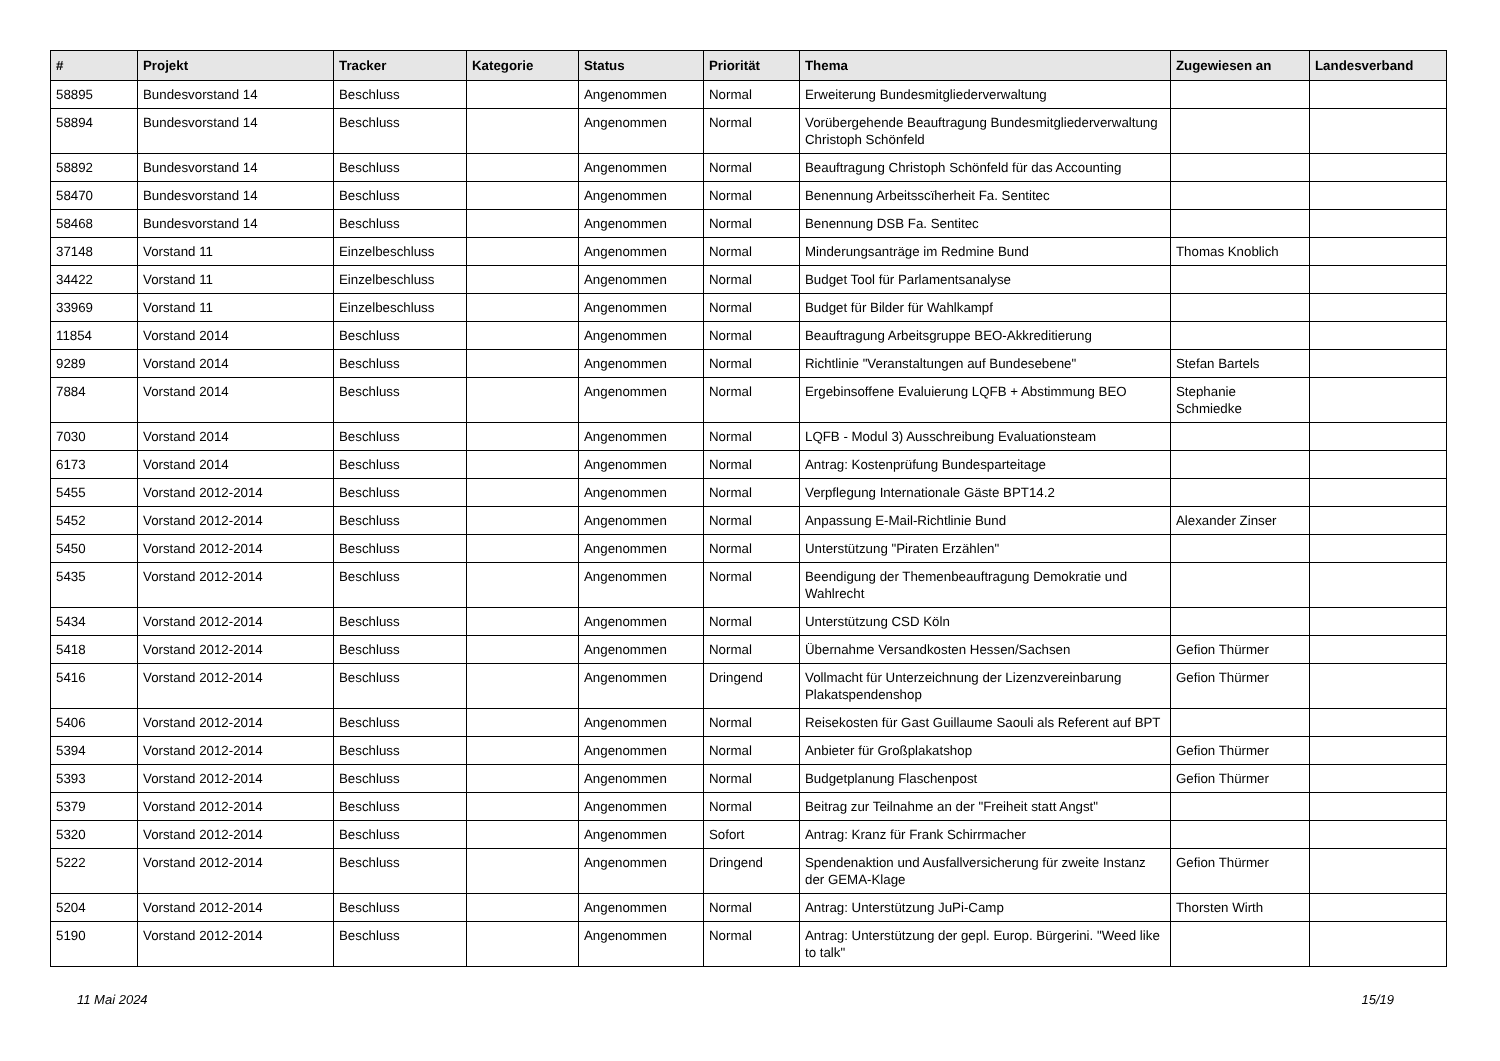| # | Projekt | Tracker | Kategorie | Status | Priorität | Thema | Zugewiesen an | Landesverband |
| --- | --- | --- | --- | --- | --- | --- | --- | --- |
| 58895 | Bundesvorstand 14 | Beschluss | | Angenommen | Normal | Erweiterung Bundesmitgliederverwaltung | | |
| 58894 | Bundesvorstand 14 | Beschluss | | Angenommen | Normal | Vorübergehende Beauftragung Bundesmitgliederverwaltung Christoph Schönfeld | | |
| 58892 | Bundesvorstand 14 | Beschluss | | Angenommen | Normal | Beauftragung Christoph Schönfeld für das Accounting | | |
| 58470 | Bundesvorstand 14 | Beschluss | | Angenommen | Normal | Benennung Arbeitsscïherheit Fa. Sentitec | | |
| 58468 | Bundesvorstand 14 | Beschluss | | Angenommen | Normal | Benennung DSB Fa. Sentitec | | |
| 37148 | Vorstand 11 | Einzelbeschluss | | Angenommen | Normal | Minderungsanträge im Redmine Bund | Thomas Knoblich | |
| 34422 | Vorstand 11 | Einzelbeschluss | | Angenommen | Normal | Budget Tool für Parlamentsanalyse | | |
| 33969 | Vorstand 11 | Einzelbeschluss | | Angenommen | Normal | Budget für Bilder für Wahlkampf | | |
| 11854 | Vorstand 2014 | Beschluss | | Angenommen | Normal | Beauftragung Arbeitsgruppe BEO-Akkreditierung | | |
| 9289 | Vorstand 2014 | Beschluss | | Angenommen | Normal | Richtlinie "Veranstaltungen auf Bundesebene" | Stefan Bartels | |
| 7884 | Vorstand 2014 | Beschluss | | Angenommen | Normal | Ergebinsoffene Evaluierung LQFB + Abstimmung BEO | Stephanie Schmiedke | |
| 7030 | Vorstand 2014 | Beschluss | | Angenommen | Normal | LQFB - Modul 3) Ausschreibung Evaluationsteam | | |
| 6173 | Vorstand 2014 | Beschluss | | Angenommen | Normal | Antrag: Kostenprüfung Bundesparteitage | | |
| 5455 | Vorstand 2012-2014 | Beschluss | | Angenommen | Normal | Verpflegung Internationale Gäste BPT14.2 | | |
| 5452 | Vorstand 2012-2014 | Beschluss | | Angenommen | Normal | Anpassung E-Mail-Richtlinie Bund | Alexander Zinser | |
| 5450 | Vorstand 2012-2014 | Beschluss | | Angenommen | Normal | Unterstützung "Piraten Erzählen" | | |
| 5435 | Vorstand 2012-2014 | Beschluss | | Angenommen | Normal | Beendigung der Themenbeauftragung Demokratie und Wahlrecht | | |
| 5434 | Vorstand 2012-2014 | Beschluss | | Angenommen | Normal | Unterstützung CSD Köln | | |
| 5418 | Vorstand 2012-2014 | Beschluss | | Angenommen | Normal | Übernahme Versandkosten Hessen/Sachsen | Gefion Thürmer | |
| 5416 | Vorstand 2012-2014 | Beschluss | | Angenommen | Dringend | Vollmacht für Unterzeichnung der Lizenzvereinbarung Plakatspendenshop | Gefion Thürmer | |
| 5406 | Vorstand 2012-2014 | Beschluss | | Angenommen | Normal | Reisekosten für Gast Guillaume Saouli als Referent auf BPT | | |
| 5394 | Vorstand 2012-2014 | Beschluss | | Angenommen | Normal | Anbieter für Großplakatshop | Gefion Thürmer | |
| 5393 | Vorstand 2012-2014 | Beschluss | | Angenommen | Normal | Budgetplanung Flaschenpost | Gefion Thürmer | |
| 5379 | Vorstand 2012-2014 | Beschluss | | Angenommen | Normal | Beitrag zur Teilnahme an der "Freiheit statt Angst" | | |
| 5320 | Vorstand 2012-2014 | Beschluss | | Angenommen | Sofort | Antrag: Kranz für Frank Schirrmacher | | |
| 5222 | Vorstand 2012-2014 | Beschluss | | Angenommen | Dringend | Spendenaktion und Ausfallversicherung für zweite Instanz der GEMA-Klage | Gefion Thürmer | |
| 5204 | Vorstand 2012-2014 | Beschluss | | Angenommen | Normal | Antrag: Unterstützung JuPi-Camp | Thorsten Wirth | |
| 5190 | Vorstand 2012-2014 | Beschluss | | Angenommen | Normal | Antrag: Unterstützung der gepl. Europ. Bürgerini. "Weed like to talk" | | |
11 Mai 2024 15/19